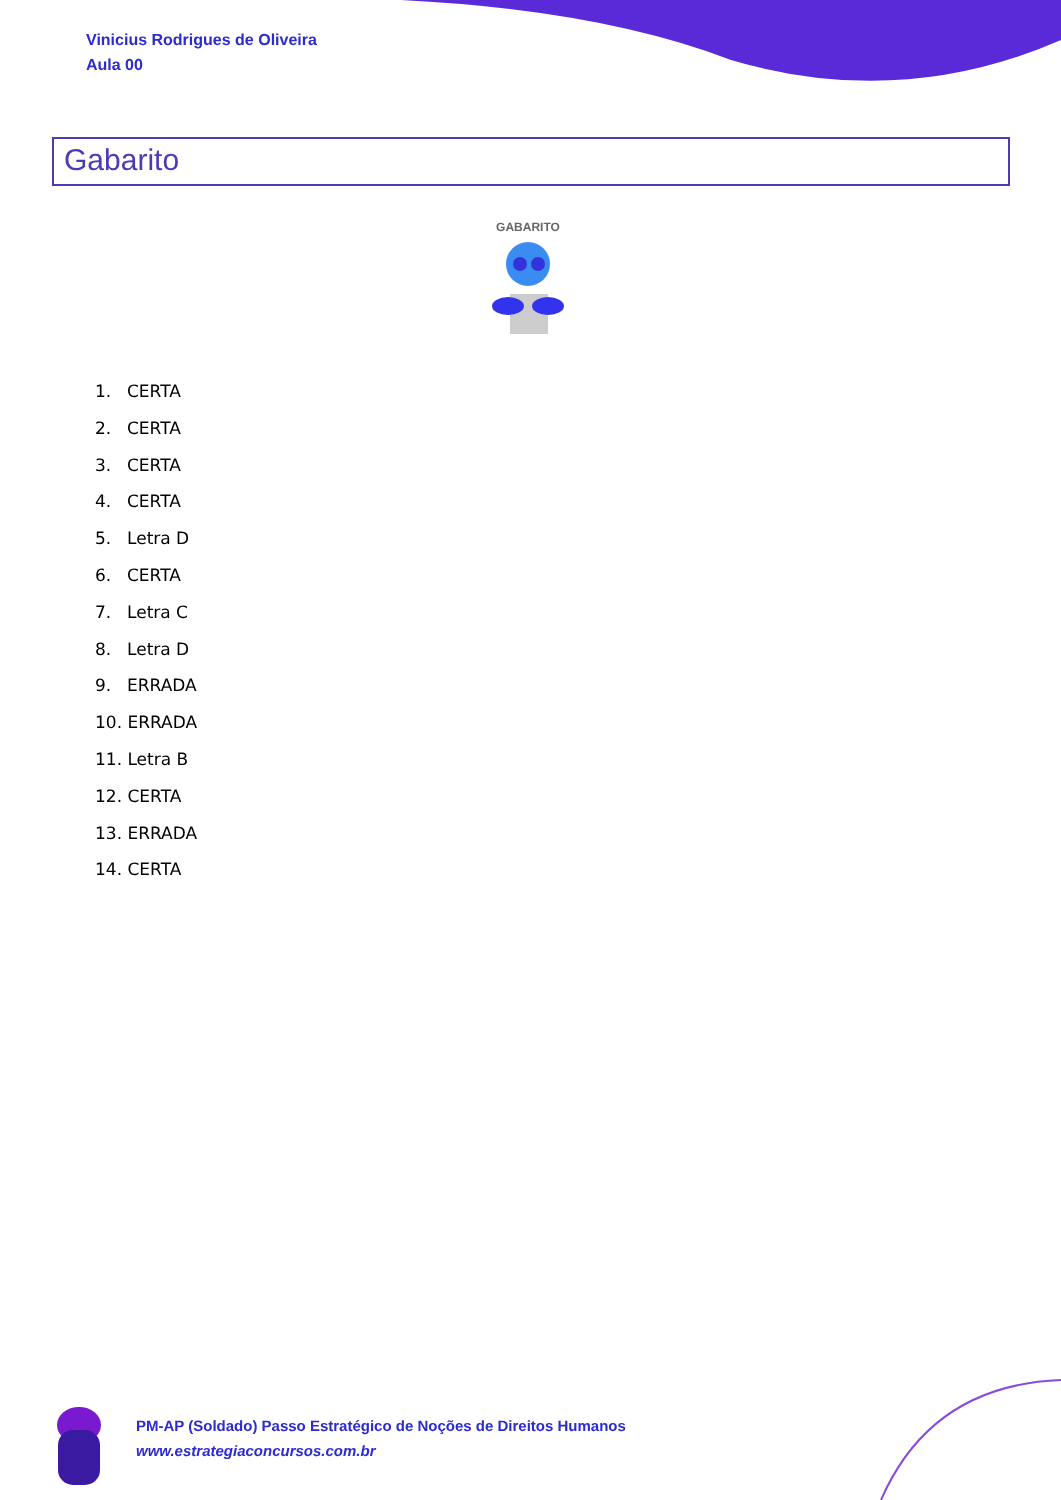Vinicius Rodrigues de Oliveira
Aula 00
Gabarito
GABARITO
1. CERTA
2. CERTA
3. CERTA
4. CERTA
5. Letra D
6. CERTA
7. Letra C
8. Letra D
9. ERRADA
10. ERRADA
11. Letra B
12. CERTA
13. ERRADA
14. CERTA
PM-AP (Soldado) Passo Estratégico de Noções de Direitos Humanos
www.estrategiaconcursos.com.br